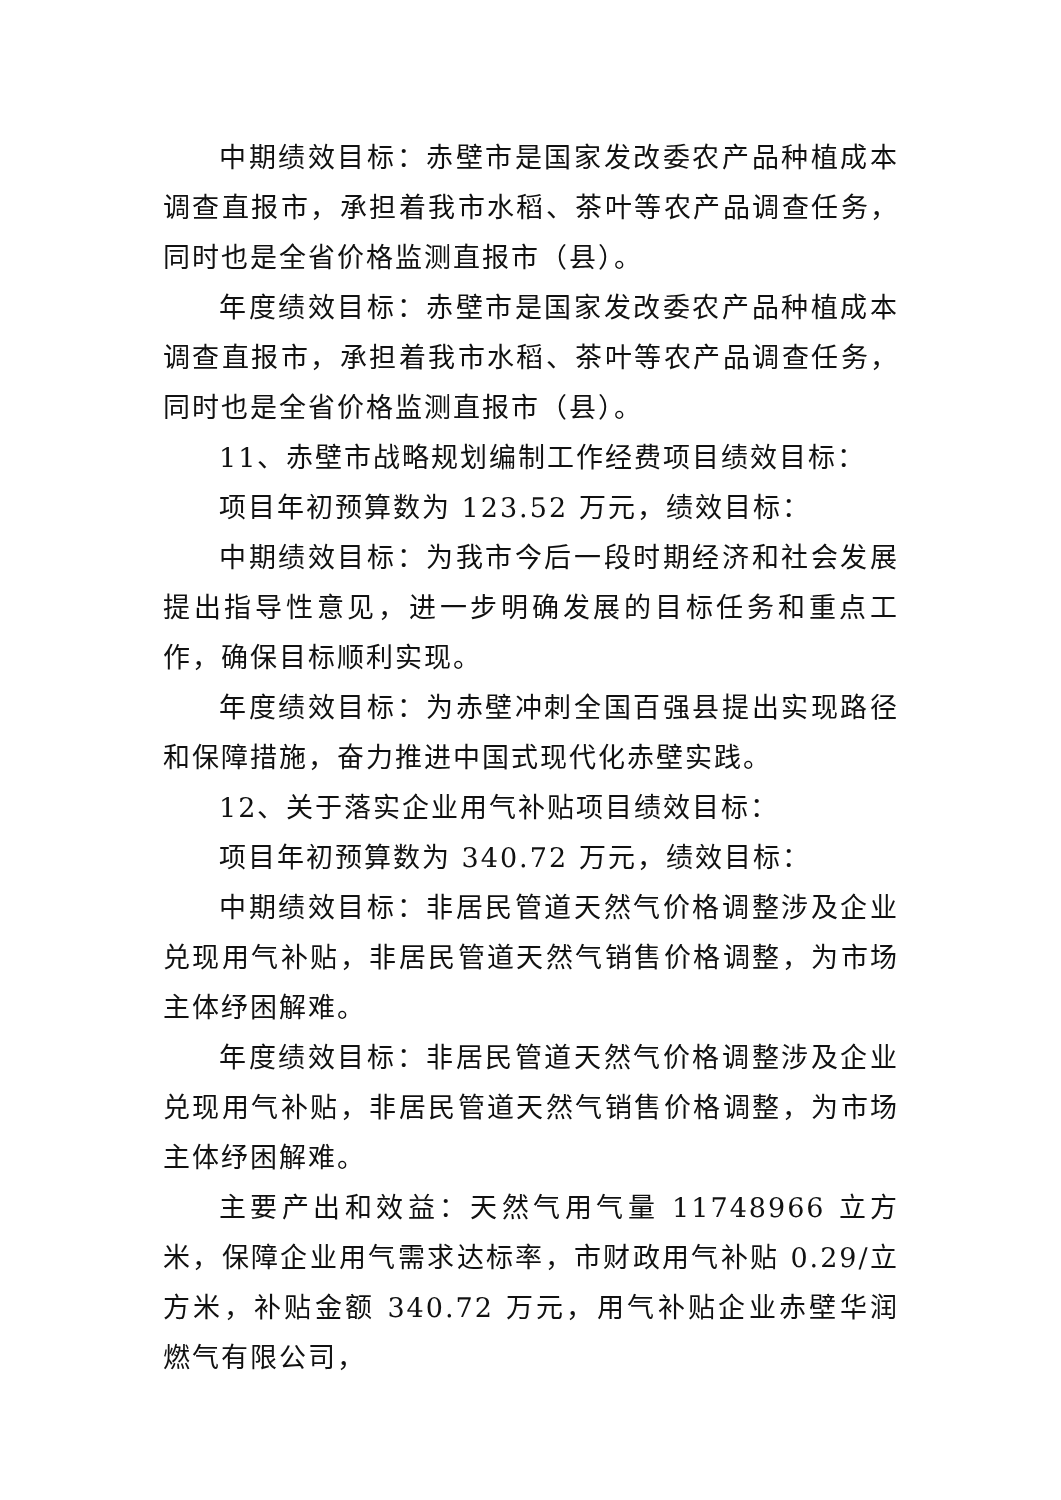中期绩效目标：赤壁市是国家发改委农产品种植成本调查直报市，承担着我市水稻、茶叶等农产品调查任务，同时也是全省价格监测直报市（县）。
年度绩效目标：赤壁市是国家发改委农产品种植成本调查直报市，承担着我市水稻、茶叶等农产品调查任务，同时也是全省价格监测直报市（县）。
11、赤壁市战略规划编制工作经费项目绩效目标：
项目年初预算数为 123.52 万元，绩效目标：
中期绩效目标：为我市今后一段时期经济和社会发展提出指导性意见，进一步明确发展的目标任务和重点工作，确保目标顺利实现。
年度绩效目标：为赤壁冲刺全国百强县提出实现路径和保障措施，奋力推进中国式现代化赤壁实践。
12、关于落实企业用气补贴项目绩效目标：
项目年初预算数为 340.72 万元，绩效目标：
中期绩效目标：非居民管道天然气价格调整涉及企业兑现用气补贴，非居民管道天然气销售价格调整，为市场主体纾困解难。
年度绩效目标：非居民管道天然气价格调整涉及企业兑现用气补贴，非居民管道天然气销售价格调整，为市场主体纾困解难。
主要产出和效益：天然气用气量 11748966 立方米，保障企业用气需求达标率，市财政用气补贴 0.29/立方米，补贴金额 340.72 万元，用气补贴企业赤壁华润燃气有限公司，